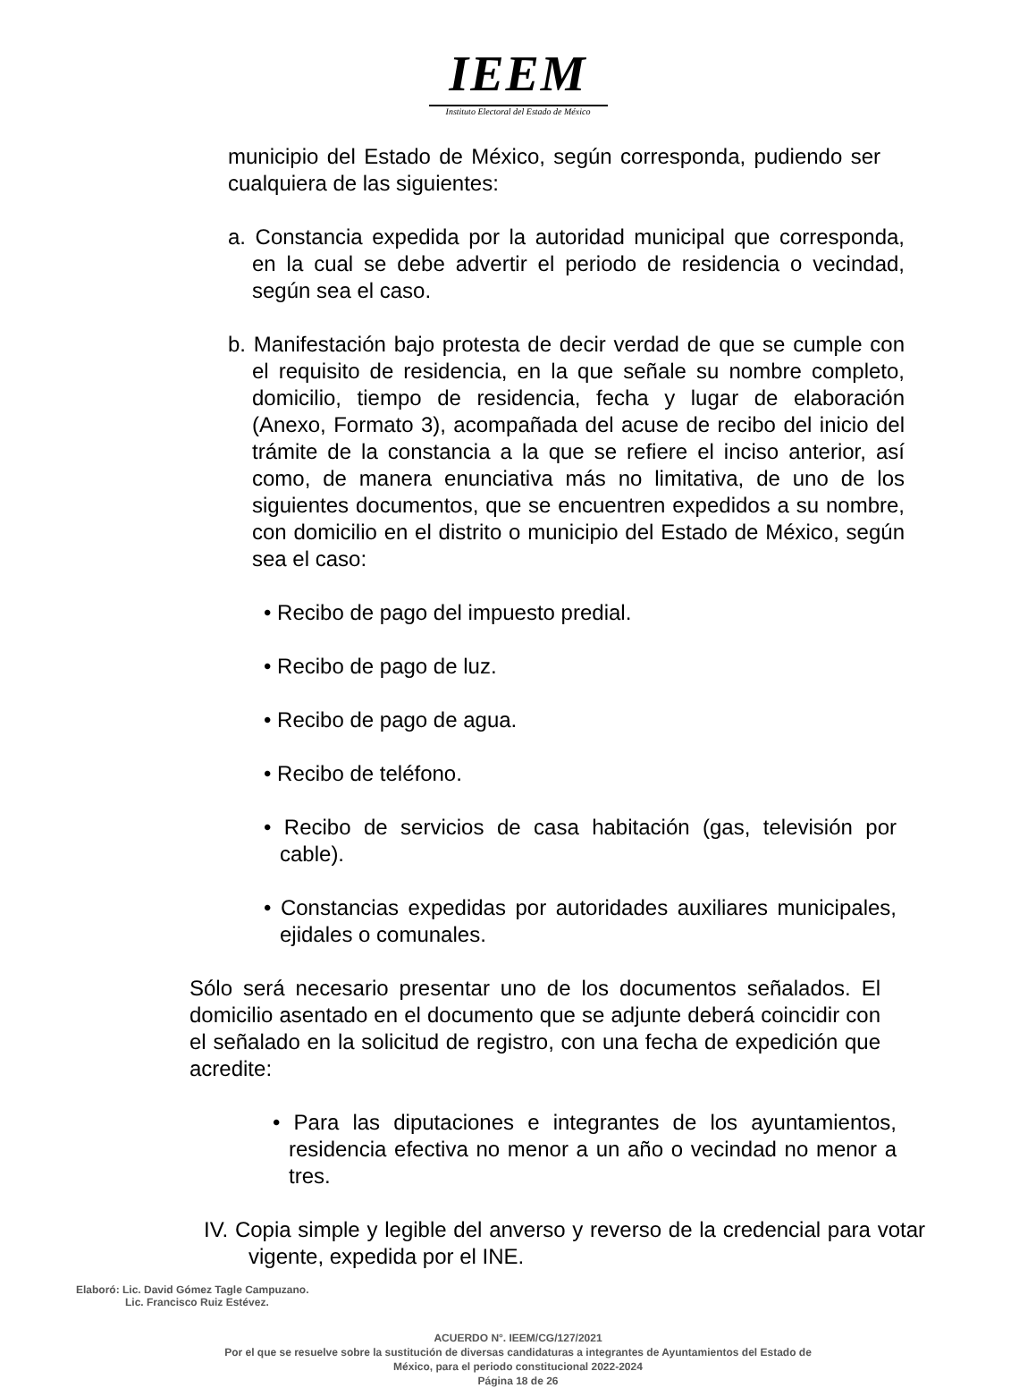IEEM
Instituto Electoral del Estado de México
municipio del Estado de México, según corresponda, pudiendo ser cualquiera de las siguientes:
a. Constancia expedida por la autoridad municipal que corresponda, en la cual se debe advertir el periodo de residencia o vecindad, según sea el caso.
b. Manifestación bajo protesta de decir verdad de que se cumple con el requisito de residencia, en la que señale su nombre completo, domicilio, tiempo de residencia, fecha y lugar de elaboración (Anexo, Formato 3), acompañada del acuse de recibo del inicio del trámite de la constancia a la que se refiere el inciso anterior, así como, de manera enunciativa más no limitativa, de uno de los siguientes documentos, que se encuentren expedidos a su nombre, con domicilio en el distrito o municipio del Estado de México, según sea el caso:
• Recibo de pago del impuesto predial.
• Recibo de pago de luz.
• Recibo de pago de agua.
• Recibo de teléfono.
• Recibo de servicios de casa habitación (gas, televisión por cable).
• Constancias expedidas por autoridades auxiliares municipales, ejidales o comunales.
Sólo será necesario presentar uno de los documentos señalados. El domicilio asentado en el documento que se adjunte deberá coincidir con el señalado en la solicitud de registro, con una fecha de expedición que acredite:
• Para las diputaciones e integrantes de los ayuntamientos, residencia efectiva no menor a un año o vecindad no menor a tres.
IV. Copia simple y legible del anverso y reverso de la credencial para votar vigente, expedida por el INE.
Elaboró: Lic. David Gómez Tagle Campuzano.
Lic. Francisco Ruiz Estévez.
ACUERDO N°. IEEM/CG/127/2021
Por el que se resuelve sobre la sustitución de diversas candidaturas a integrantes de Ayuntamientos del Estado de
México, para el periodo constitucional 2022-2024
Página 18 de 26